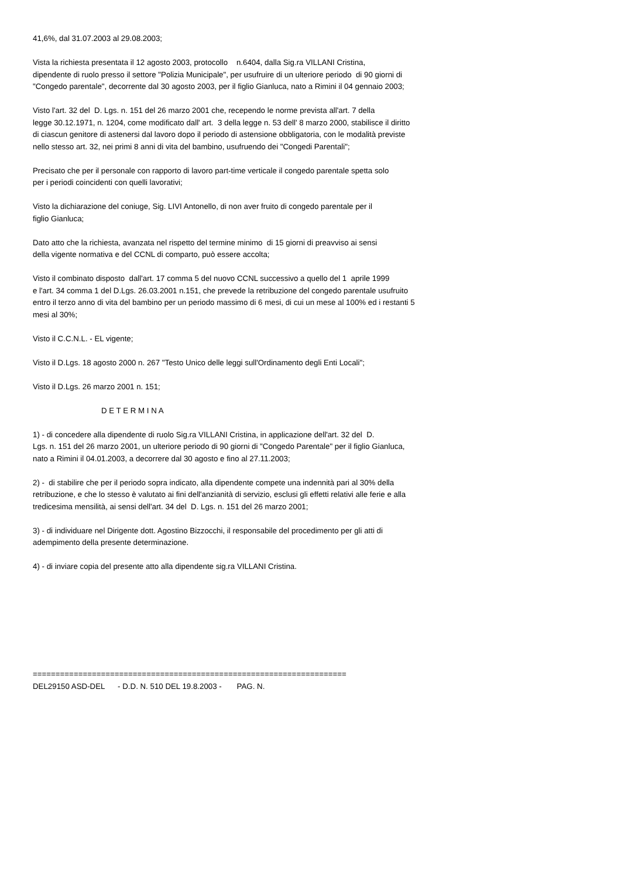41,6%, dal 31.07.2003 al 29.08.2003;
Vista la richiesta presentata il 12 agosto 2003, protocollo n.6404, dalla Sig.ra VILLANI Cristina, dipendente di ruolo presso il settore "Polizia Municipale", per usufruire di un ulteriore periodo di 90 giorni di "Congedo parentale", decorrente dal 30 agosto 2003, per il figlio Gianluca, nato a Rimini il 04 gennaio 2003;
Visto l'art. 32 del D. Lgs. n. 151 del 26 marzo 2001 che, recependo le norme prevista all'art. 7 della legge 30.12.1971, n. 1204, come modificato dall' art. 3 della legge n. 53 dell' 8 marzo 2000, stabilisce il diritto di ciascun genitore di astenersi dal lavoro dopo il periodo di astensione obbligatoria, con le modalità previste nello stesso art. 32, nei primi 8 anni di vita del bambino, usufruendo dei "Congedi Parentali";
Precisato che per il personale con rapporto di lavoro part-time verticale il congedo parentale spetta solo per i periodi coincidenti con quelli lavorativi;
Visto la dichiarazione del coniuge, Sig. LIVI Antonello, di non aver fruito di congedo parentale per il figlio Gianluca;
Dato atto che la richiesta, avanzata nel rispetto del termine minimo di 15 giorni di preavviso ai sensi della vigente normativa e del CCNL di comparto, può essere accolta;
Visto il combinato disposto dall'art. 17 comma 5 del nuovo CCNL successivo a quello del 1 aprile 1999 e l'art. 34 comma 1 del D.Lgs. 26.03.2001 n.151, che prevede la retribuzione del congedo parentale usufruito entro il terzo anno di vita del bambino per un periodo massimo di 6 mesi, di cui un mese al 100% ed i restanti 5 mesi al 30%;
Visto il C.C.N.L. - EL vigente;
Visto il D.Lgs. 18 agosto 2000 n. 267 "Testo Unico delle leggi sull'Ordinamento degli Enti Locali";
Visto il D.Lgs. 26 marzo 2001 n. 151;
D E T E R M I N A
1) - di concedere alla dipendente di ruolo Sig.ra VILLANI Cristina, in applicazione dell'art. 32 del D. Lgs. n. 151 del 26 marzo 2001, un ulteriore periodo di 90 giorni di "Congedo Parentale" per il figlio Gianluca, nato a Rimini il 04.01.2003, a decorrere dal 30 agosto e fino al 27.11.2003;
2) - di stabilire che per il periodo sopra indicato, alla dipendente compete una indennità pari al 30% della retribuzione, e che lo stesso è valutato ai fini dell'anzianità di servizio, esclusi gli effetti relativi alle ferie e alla tredicesima mensilità, ai sensi dell'art. 34 del D. Lgs. n. 151 del 26 marzo 2001;
3) - di individuare nel Dirigente dott. Agostino Bizzocchi, il responsabile del procedimento per gli atti di adempimento della presente determinazione.
4) - di inviare copia del presente atto alla dipendente sig.ra VILLANI Cristina.
===================================================================== DEL29150 ASD-DEL - D.D. N. 510 DEL 19.8.2003 - PAG. N.